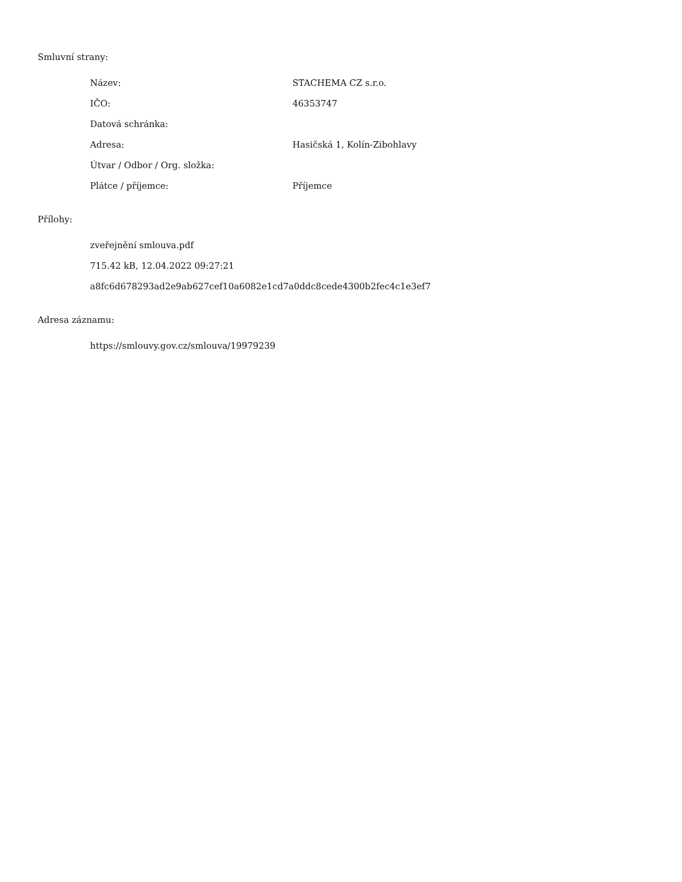Smluvní strany:
| Název: | STACHEMA CZ s.r.o. |
| IČO: | 46353747 |
| Datová schránka: | |
| Adresa: | Hasičská 1, Kolín-Zibohlavy |
| Útvar / Odbor / Org. složka: | |
| Plátce / příjemce: | Příjemce |
Přílohy:
zveřejnění smlouva.pdf
715.42 kB, 12.04.2022 09:27:21
a8fc6d678293ad2e9ab627cef10a6082e1cd7a0ddc8cede4300b2fec4c1e3ef7
Adresa záznamu:
https://smlouvy.gov.cz/smlouva/19979239